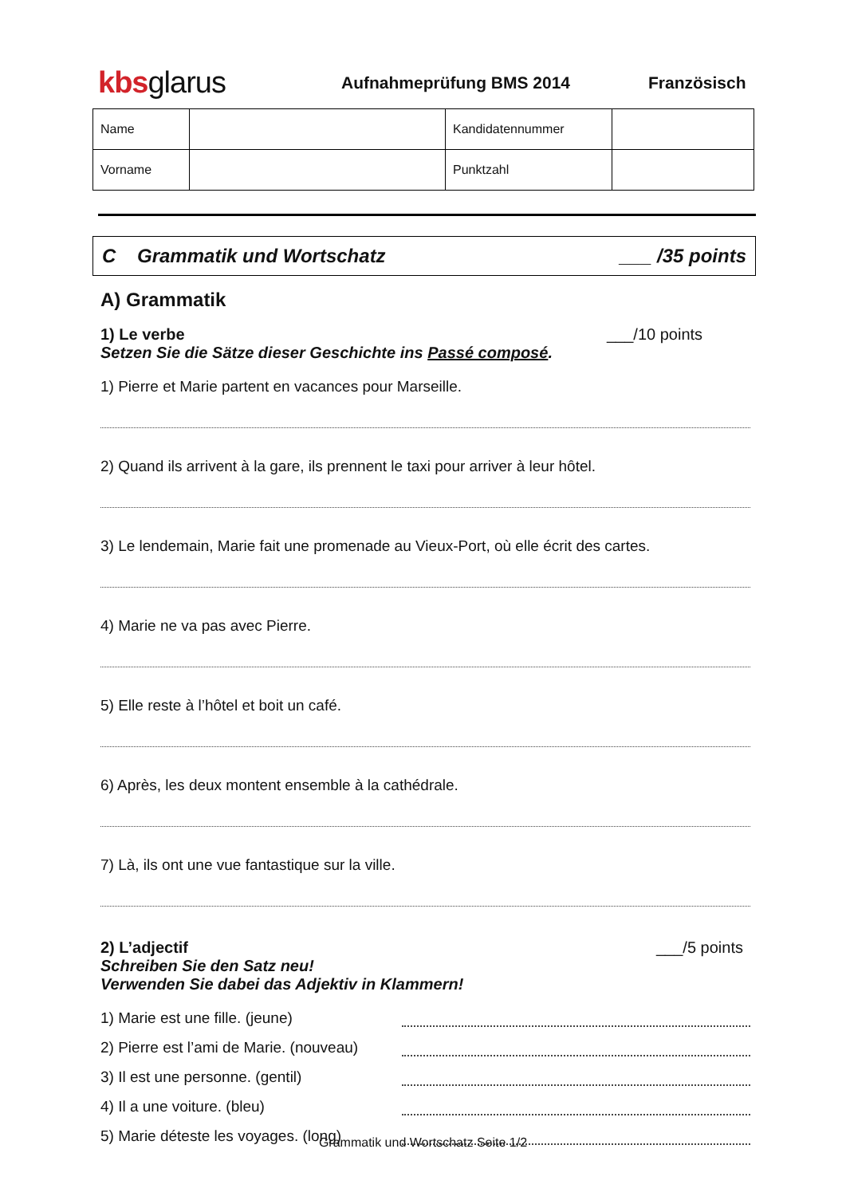kbsglarus
Aufnahmeprüfung BMS 2014 Französisch
| Name | | Kandidatennummer | |
| Vorname | | Punktzahl | |
C Grammatik und Wortschatz ___ /35 points
A) Grammatik
1) Le verbe ___/10 points
Setzen Sie die Sätze dieser Geschichte ins Passé composé.
1) Pierre et Marie partent en vacances pour Marseille.
2) Quand ils arrivent à la gare, ils prennent le taxi pour arriver à leur hôtel.
3) Le lendemain, Marie fait une promenade au Vieux-Port, où elle écrit des cartes.
4) Marie ne va pas avec Pierre.
5) Elle reste à l’hôtel et boit un café.
6) Après, les deux montent ensemble à la cathédrale.
7) Là, ils ont une vue fantastique sur la ville.
2) L’adjectif ___/5 points
Schreiben Sie den Satz neu!
Verwenden Sie dabei das Adjektiv in Klammern!
1) Marie est une fille. (jeune)
2) Pierre est l’ami de Marie. (nouveau)
3) Il est une personne. (gentil)
4) Il a une voiture. (bleu)
5) Marie déteste les voyages. (long)
Grammatik und Wortschatz Seite 1/2